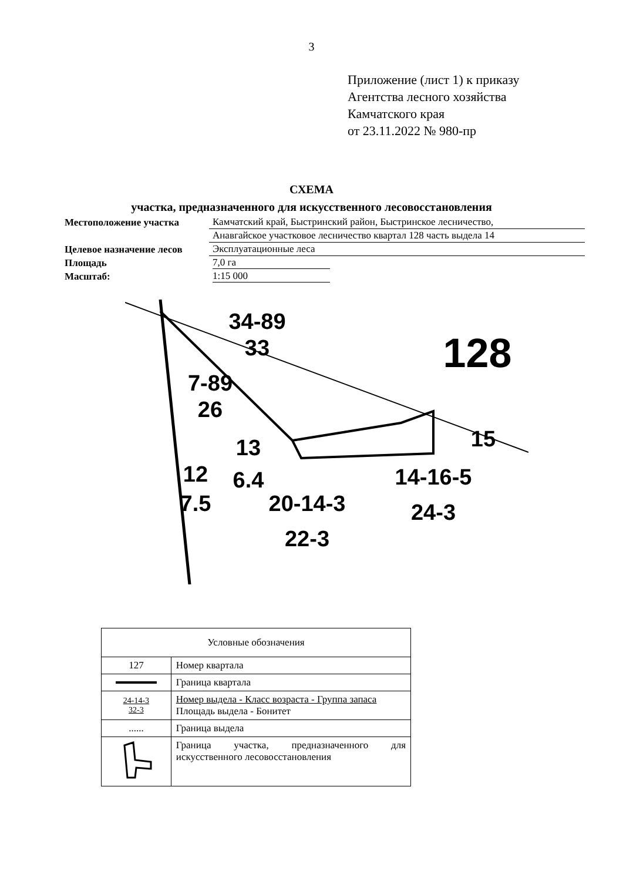3
Приложение (лист 1) к приказу
Агентства лесного хозяйства
Камчатского края
от 23.11.2022 № 980-пр
СХЕМА
участка, предназначенного для искусственного лесовосстановления
| Местоположение участка | Камчатский край, Быстринский район, Быстринское лесничество, |
| | Анавгайское участковое лесничество квартал 128 часть выдела 14 |
| Целевое назначение лесов | Эксплуатационные леса |
| Площадь | 7,0 га |
| Масштаб: | 1:15 000 |
34-89
33
128
7-89
26
13
6.4
12
7.5
20-14-3
22-3
15
14-16-5
24-3
| Условные обозначения | |
| 127 | Номер квартала |
| | Граница квартала |
| 24-14-3 32-3 | Номер выдела - Класс возраста - Группа запаса Площадь выдела - Бонитет |
| ...... | Граница выдела |
| | Граница участка, предназначенного для искусственного лесовосстановления |